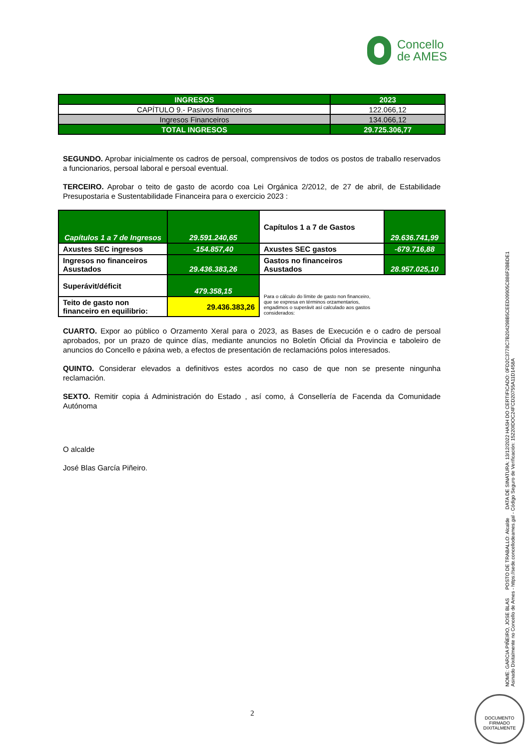Concello
de AMES
| INGRESOS | 2023 |
| CAPÍTULO 9.- Pasivos financeiros | 122.066,12 |
| Ingresos Financeiros | 134.066,12 |
| TOTAL INGRESOS | 29.725.306,77 |
SEGUNDO. Aprobar inicialmente os cadros de persoal, comprensivos de todos os postos de traballo reservados a funcionarios, persoal laboral e persoal eventual.
TERCEIRO. Aprobar o teito de gasto de acordo coa Lei Orgánica 2/2012, de 27 de abril, de Estabilidade Presupostaria e Sustentabilidade Financeira para o exercicio 2023 :
| Capítulos 1 a 7 de Ingresos | 29.591.240,65 | Capítulos 1 a 7 de Gastos | 29.636.741,99 |
| Axustes SEC ingresos | -154.857,40 | Axustes SEC gastos | -679.716,88 |
| Ingresos no financeiros Asustados | 29.436.383,26 | Gastos no financeiros Asustados | 28.957.025,10 |
| Superávit/déficit | 479.358,15 | Para o cálculo do límite de gasto non financeiro, que se expresa en términos orzamentarios, engadimos o superávit así calculado aos gastos considerados: | |
| Teito de gasto non financeiro en equilibrio: | 29.436.383,26 | | |
CUARTO. Expor ao público o Orzamento Xeral para o 2023, as Bases de Execución e o cadro de persoal aprobados, por un prazo de quince días, mediante anuncios no Boletín Oficial da Provincia e taboleiro de anuncios do Concello e páxina web, a efectos de presentación de reclamacións polos interesados.
QUINTO. Considerar elevados a definitivos estes acordos no caso de que non se presente ningunha reclamación.
SEXTO. Remitir copia á Administración do Estado , así como, á Consellería de Facenda da Comunidade Autónoma
O alcalde
José Blas García Piñeiro.
NOME: GARCIA PIÑEIRO, JOSE BLAS POSTO DE TRABALLO: Alcalde DATA DE SINATURA: 13/12/2022 HASH DO CERTIFICADO: 0FD2C3778C7B204298B5CEED09905C886F2BBDE1
Asinado Dixitalmente no Concello de Ames - https://sede.concellodeames.gal - Código Seguro de Verificación: 15220IDOC24FCD20755A11D1458A
2
DOCUMENTO FIRMADO DIXITALMENTE